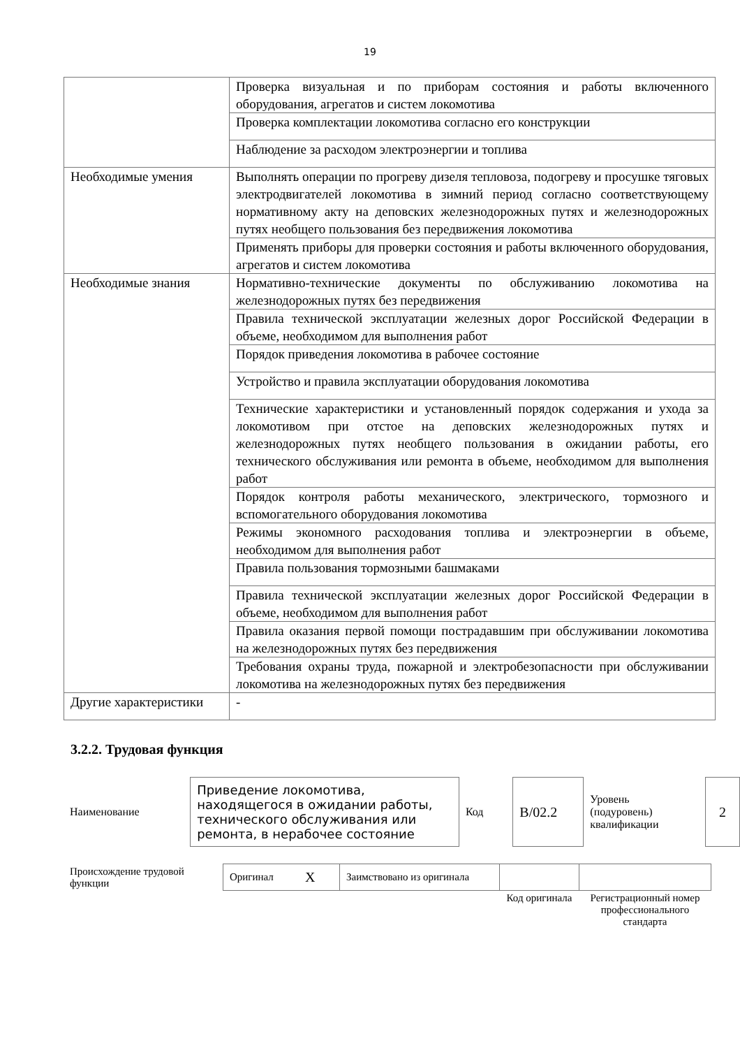19
| | Проверка визуальная и по приборам состояния и работы включенного оборудования, агрегатов и систем локомотива |
| | Проверка комплектации локомотива согласно его конструкции |
| | Наблюдение за расходом электроэнергии и топлива |
| Необходимые умения | Выполнять операции по прогреву дизеля тепловоза, подогреву и просушке тяговых электродвигателей локомотива в зимний период согласно соответствующему нормативному акту на деповских железнодорожных путях и железнодорожных путях необщего пользования без передвижения локомотива |
| | Применять приборы для проверки состояния и работы включенного оборудования, агрегатов и систем локомотива |
| Необходимые знания | Нормативно-технические документы по обслуживанию локомотива на железнодорожных путях без передвижения |
| | Правила технической эксплуатации железных дорог Российской Федерации в объеме, необходимом для выполнения работ |
| | Порядок приведения локомотива в рабочее состояние |
| | Устройство и правила эксплуатации оборудования локомотива |
| | Технические характеристики и установленный порядок содержания и ухода за локомотивом при отстое на деповских железнодорожных путях и железнодорожных путях необщего пользования в ожидании работы, его технического обслуживания или ремонта в объеме, необходимом для выполнения работ |
| | Порядок контроля работы механического, электрического, тормозного и вспомогательного оборудования локомотива |
| | Режимы экономного расходования топлива и электроэнергии в объеме, необходимом для выполнения работ |
| | Правила пользования тормозными башмаками |
| | Правила технической эксплуатации железных дорог Российской Федерации в объеме, необходимом для выполнения работ |
| | Правила оказания первой помощи пострадавшим при обслуживании локомотива на железнодорожных путях без передвижения |
| | Требования охраны труда, пожарной и электробезопасности при обслуживании локомотива на железнодорожных путях без передвижения |
| Другие характеристики | - |
3.2.2. Трудовая функция
| Наименование | | Приведение локомотива, находящегося в ожидании работы, технического обслуживания или ремонта, в нерабочее состояние | Код | | B/02.2 | Уровень (подуровень) квалификации | | 2 |
| Происхождение трудовой функции | Оригинал | X | Заимствовано из оригинала | | |
| | | | | Код оригинала | Регистрационный номер профессионального стандарта |